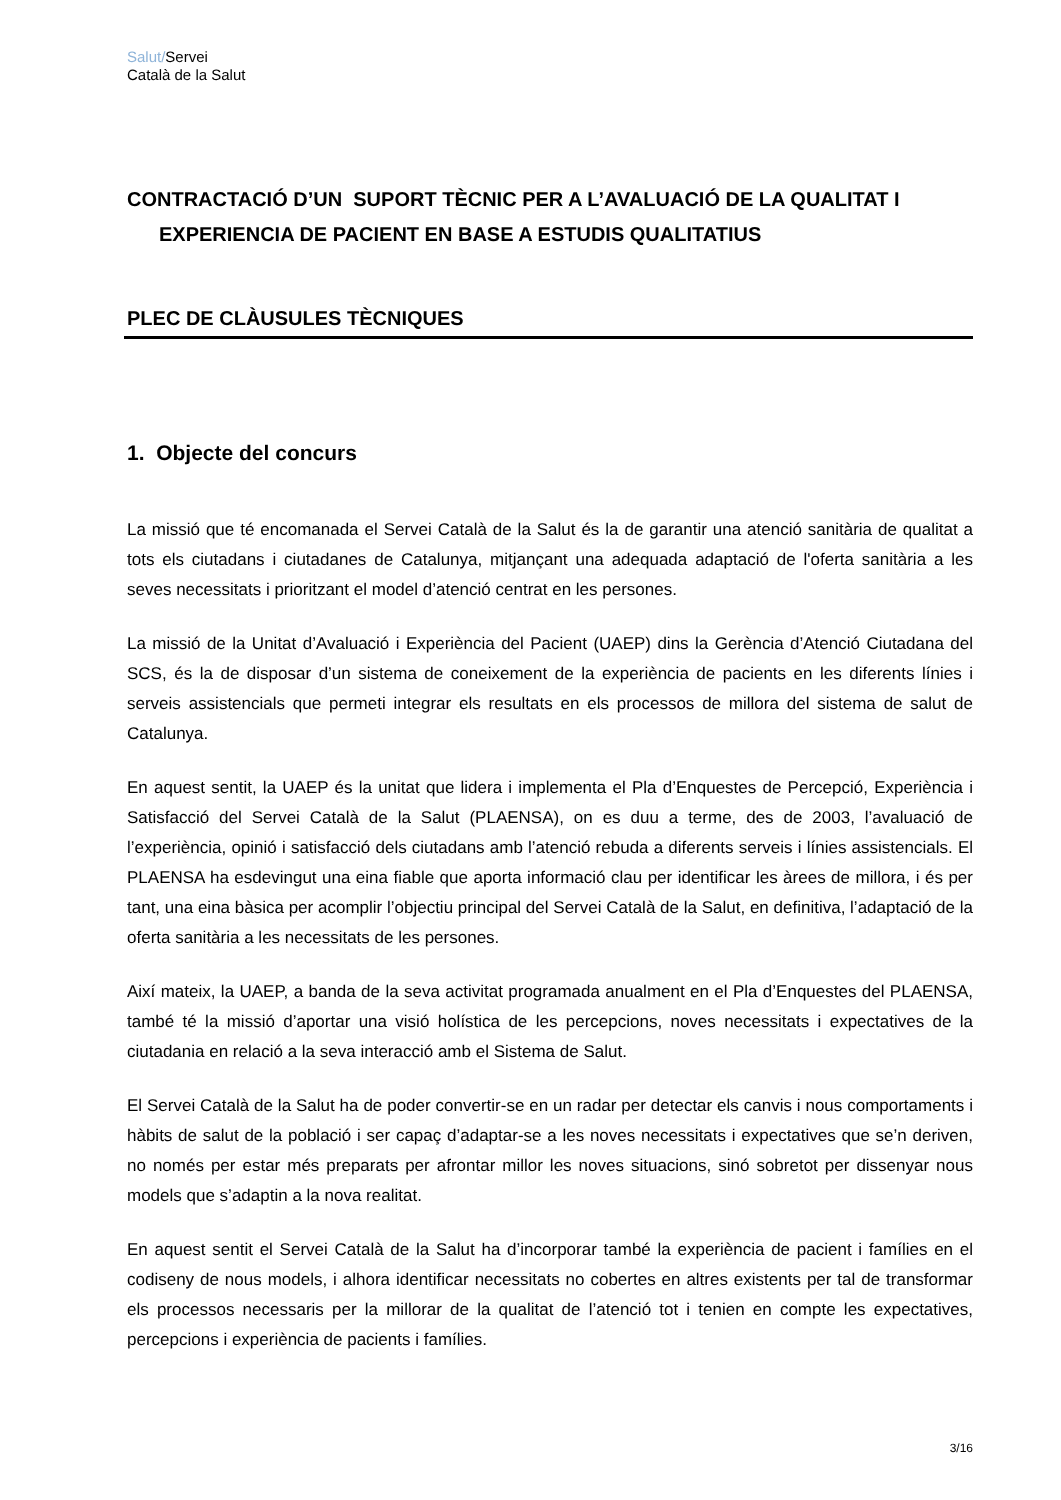Salut/Servei
Català de la Salut
CONTRACTACIÓ D’UN SUPORT TÈCNIC PER A L’AVALUACIÓ DE LA QUALITAT I
EXPERIENCIA DE PACIENT EN BASE A ESTUDIS QUALITATIUS
PLEC DE CLÀUSULES TÈCNIQUES
1. Objecte del concurs
La missió que té encomanada el Servei Català de la Salut és la de garantir una atenció sanitària de qualitat a tots els ciutadans i ciutadanes de Catalunya, mitjançant una adequada adaptació de l'oferta sanitària a les seves necessitats i prioritzant el model d’atenció centrat en les persones.
La missió de la Unitat d’Avaluació i Experiència del Pacient (UAEP) dins la Gerència d’Atenció Ciutadana del SCS, és la de disposar d’un sistema de coneixement de la experiència de pacients en les diferents línies i serveis assistencials que permeti integrar els resultats en els processos de millora del sistema de salut de Catalunya.
En aquest sentit, la UAEP és la unitat que lidera i implementa el Pla d’Enquestes de Percepció, Experiència i Satisfacció del Servei Català de la Salut (PLAENSA), on es duu a terme, des de 2003, l’avaluació de l’experiència, opinió i satisfacció dels ciutadans amb l’atenció rebuda a diferents serveis i línies assistencials. El PLAENSA ha esdevingut una eina fiable que aporta informació clau per identificar les àrees de millora, i és per tant, una eina bàsica per acomplir l’objectiu principal del Servei Català de la Salut, en definitiva, l’adaptació de la oferta sanitària a les necessitats de les persones.
Així mateix, la UAEP, a banda de la seva activitat programada anualment en el Pla d’Enquestes del PLAENSA, també té la missió d’aportar una visió holística de les percepcions, noves necessitats i expectatives de la ciutadania en relació a la seva interacció amb el Sistema de Salut.
El Servei Català de la Salut ha de poder convertir-se en un radar per detectar els canvis i nous comportaments i hàbits de salut de la població i ser capaç d’adaptar-se a les noves necessitats i expectatives que se’n deriven, no només per estar més preparats per afrontar millor les noves situacions, sinó sobretot per dissenyar nous models que s’adaptin a la nova realitat.
En aquest sentit el Servei Català de la Salut ha d’incorporar també la experiència de pacient i famílies en el codiseny de nous models, i alhora identificar necessitats no cobertes en altres existents per tal de transformar els processos necessaris per la millorar de la qualitat de l’atenció tot i tenien en compte les expectatives, percepcions i experiència de pacients i famílies.
3/16